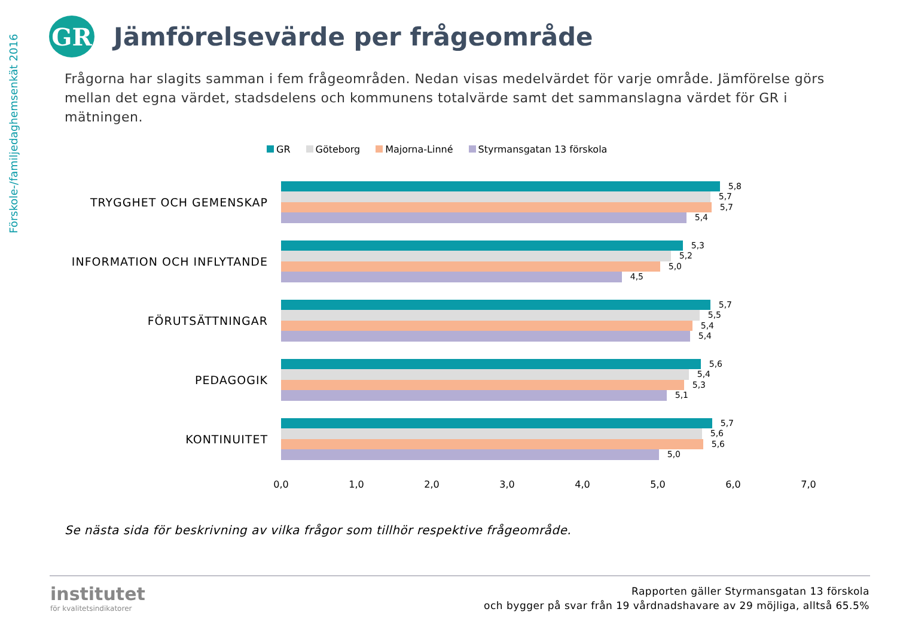Förskole-/familjedaghemsenkät 2016
GR
Jämförelsevärde per frågeområde
Frågorna har slagits samman i fem frågeområden. Nedan visas medelvärdet för varje område. Jämförelse görs mellan det egna värdet, stadsdelens och kommunens totalvärde samt det sammanslagna värdet för GR i mätningen.
GR Göteborg Majorna-Linné Styrmansgatan 13 förskola
TRYGGHET OCH GEMENSKAP
5,8
5,7
5,7
5,4
INFORMATION OCH INFLYTANDE
5,3
5,2
5,0
4,5
FÖRUTSÄTTNINGAR
5,7
5,5
5,4
5,4
PEDAGOGIK
5,6
5,4
5,3
5,1
KONTINUITET
5,7
5,6
5,6
5,0
0,0 1,0 2,0 3,0 4,0 5,0 6,0 7,0
Se nästa sida för beskrivning av vilka frågor som tillhör respektive frågeområde.
institutet
för kvalitetsindikatorer
Rapporten gäller Styrmansgatan 13 förskola
och bygger på svar från 19 vårdnadshavare av 29 möjliga, alltså 65.5%